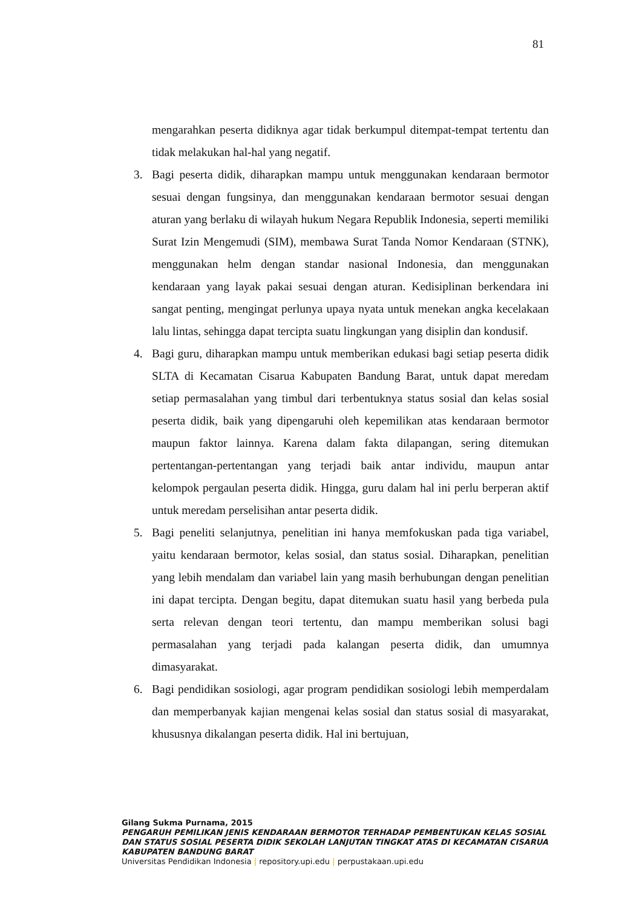81
mengarahkan peserta didiknya agar tidak berkumpul ditempat-tempat tertentu dan tidak melakukan hal-hal yang negatif.
3. Bagi peserta didik, diharapkan mampu untuk menggunakan kendaraan bermotor sesuai dengan fungsinya, dan menggunakan kendaraan bermotor sesuai dengan aturan yang berlaku di wilayah hukum Negara Republik Indonesia, seperti memiliki Surat Izin Mengemudi (SIM), membawa Surat Tanda Nomor Kendaraan (STNK), menggunakan helm dengan standar nasional Indonesia, dan menggunakan kendaraan yang layak pakai sesuai dengan aturan. Kedisiplinan berkendara ini sangat penting, mengingat perlunya upaya nyata untuk menekan angka kecelakaan lalu lintas, sehingga dapat tercipta suatu lingkungan yang disiplin dan kondusif.
4. Bagi guru, diharapkan mampu untuk memberikan edukasi bagi setiap peserta didik SLTA di Kecamatan Cisarua Kabupaten Bandung Barat, untuk dapat meredam setiap permasalahan yang timbul dari terbentuknya status sosial dan kelas sosial peserta didik, baik yang dipengaruhi oleh kepemilikan atas kendaraan bermotor maupun faktor lainnya. Karena dalam fakta dilapangan, sering ditemukan pertentangan-pertentangan yang terjadi baik antar individu, maupun antar kelompok pergaulan peserta didik. Hingga, guru dalam hal ini perlu berperan aktif untuk meredam perselisihan antar peserta didik.
5. Bagi peneliti selanjutnya, penelitian ini hanya memfokuskan pada tiga variabel, yaitu kendaraan bermotor, kelas sosial, dan status sosial. Diharapkan, penelitian yang lebih mendalam dan variabel lain yang masih berhubungan dengan penelitian ini dapat tercipta. Dengan begitu, dapat ditemukan suatu hasil yang berbeda pula serta relevan dengan teori tertentu, dan mampu memberikan solusi bagi permasalahan yang terjadi pada kalangan peserta didik, dan umumnya dimasyarakat.
6. Bagi pendidikan sosiologi, agar program pendidikan sosiologi lebih memperdalam dan memperbanyak kajian mengenai kelas sosial dan status sosial di masyarakat, khususnya dikalangan peserta didik. Hal ini bertujuan,
Gilang Sukma Purnama, 2015
PENGARUH PEMILIKAN JENIS KENDARAAN BERMOTOR TERHADAP PEMBENTUKAN KELAS SOSIAL DAN STATUS SOSIAL PESERTA DIDIK SEKOLAH LANJUTAN TINGKAT ATAS DI KECAMATAN CISARUA KABUPATEN BANDUNG BARAT
Universitas Pendidikan Indonesia | repository.upi.edu | perpustakaan.upi.edu